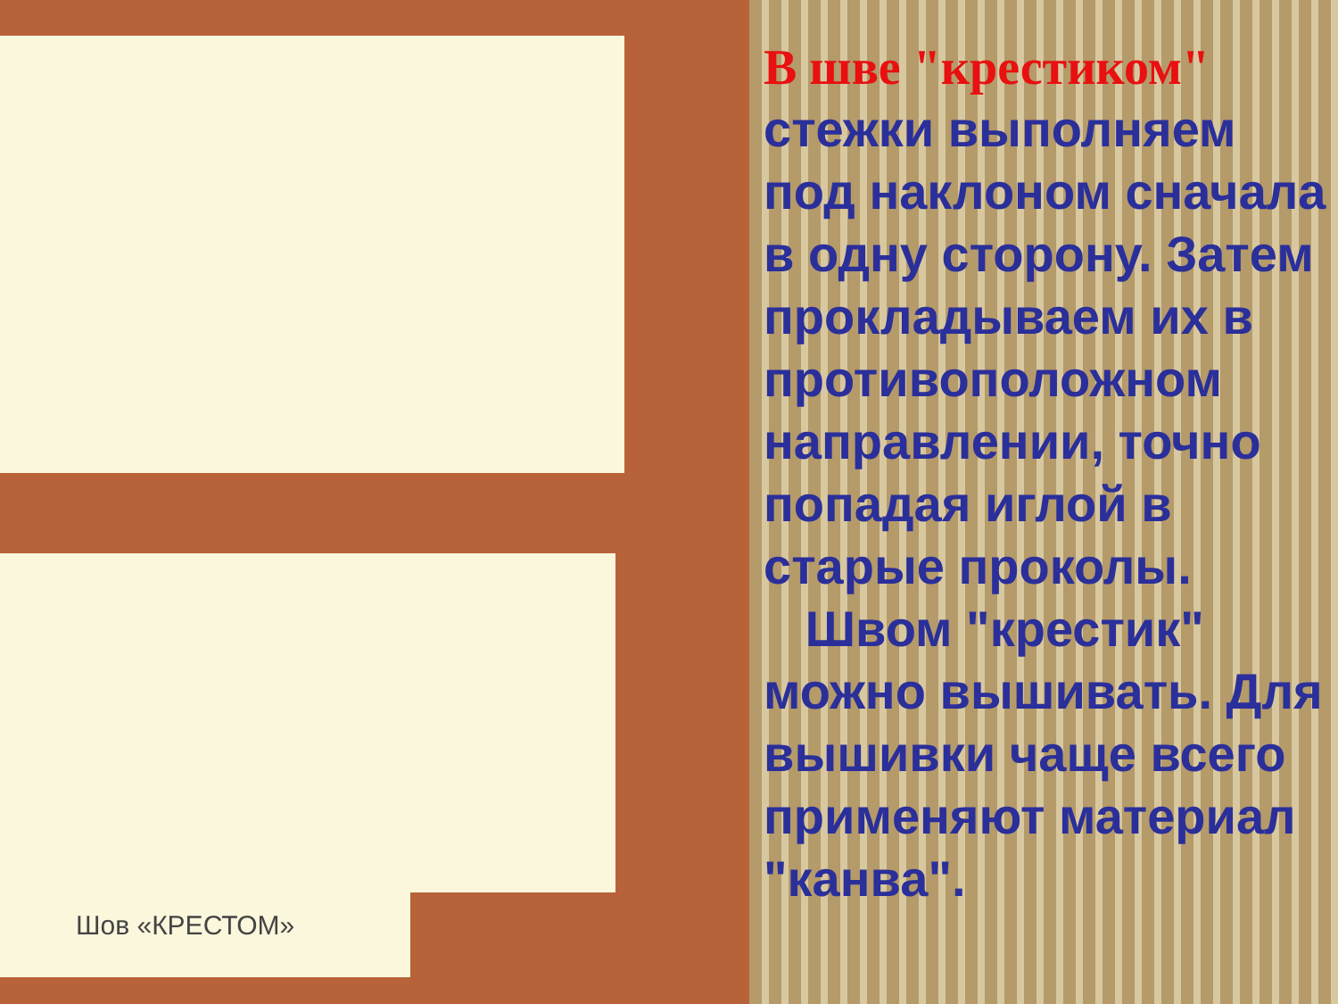Шов «КРЕСТОМ»
В шве "крестиком" стежки выполняем под наклоном сначала в одну сторону. Затем прокладываем их в противоположном направлении, точно попадая иглой в старые проколы.
Швом "крестик" можно вышивать. Для вышивки чаще всего применяют материал "канва".